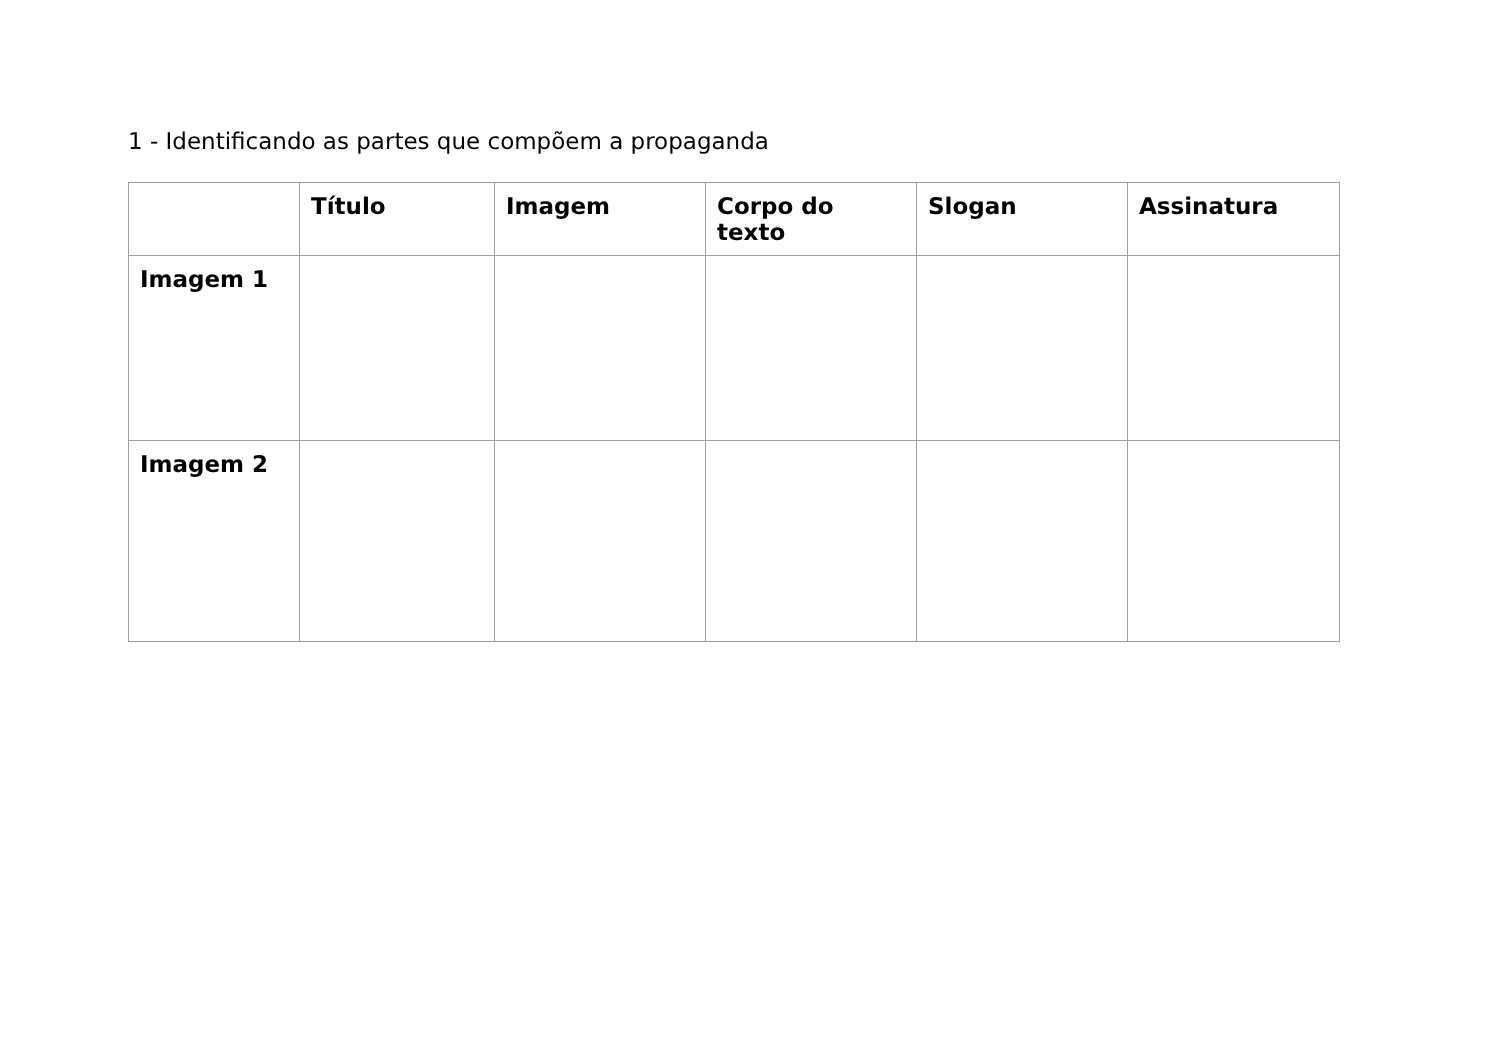1 - Identificando as partes que compõem a propaganda
| | Título | Imagem | Corpo do texto | Slogan | Assinatura |
| --- | --- | --- | --- | --- | --- |
| Imagem 1 | | | | | |
| Imagem 2 | | | | | |